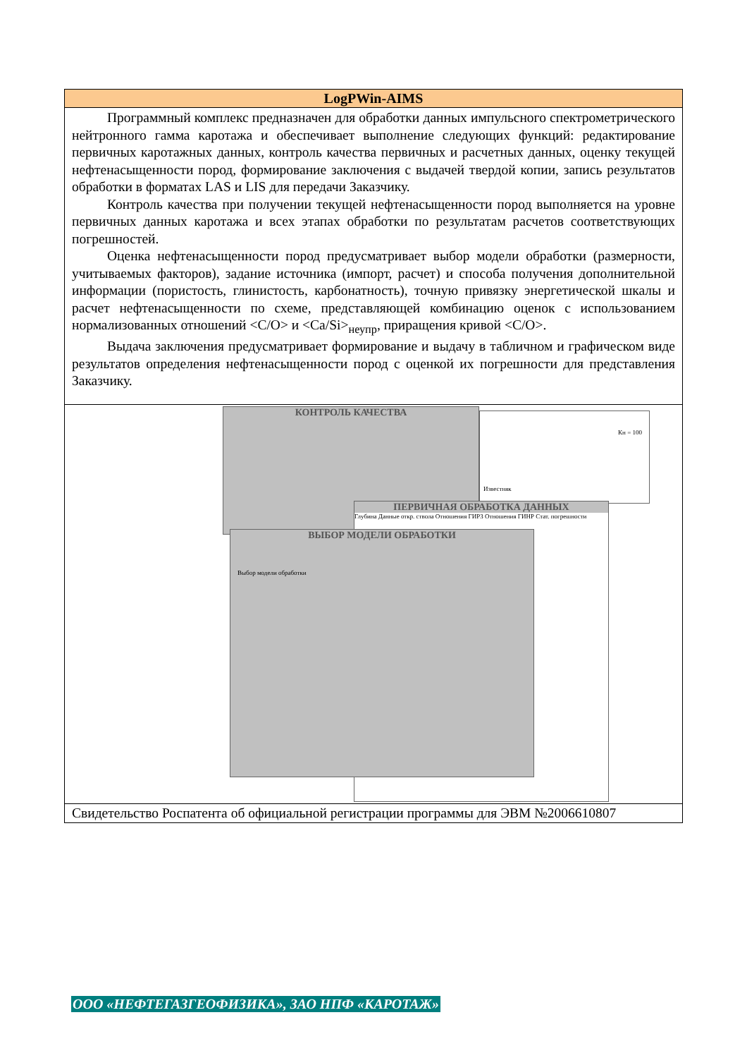LogPWin-AIMS
Программный комплекс предназначен для обработки данных импульсного спектрометрического нейтронного гамма каротажа и обеспечивает выполнение следующих функций: редактирование первичных каротажных данных, контроль качества первичных и расчетных данных, оценку текущей нефтенасыщенности пород, формирование заключения с выдачей твердой копии, запись результатов обработки в форматах LAS и LIS для передачи Заказчику.
Контроль качества при получении текущей нефтенасыщенности пород выполняется на уровне первичных данных каротажа и всех этапах обработки по результатам расчетов соответствующих погрешностей.
Оценка нефтенасыщенности пород предусматривает выбор модели обработки (размерности, учитываемых факторов), задание источника (импорт, расчет) и способа получения дополнительной информации (пористость, глинистость, карбонатность), точную привязку энергетической шкалы и расчет нефтенасыщенности по схеме, представляющей комбинацию оценок с использованием нормализованных отношений <C/O> и <Ca/Si><sub>неупр</sub>, приращения кривой <C/O>.
Выдача заключения предусматривает формирование и выдачу в табличном и графическом виде результатов определения нефтенасыщенности пород с оценкой их погрешности для представления Заказчику.
КОНТРОЛЬ КАЧЕСТВА
Кн = 100
Известняк
ПЕРВИЧНАЯ ОБРАБОТКА ДАННЫХ
Глубина Данные откр. ствола Отношения ГИРЗ Отношения ГИНР Стат. погрешности
ВЫБОР МОДЕЛИ ОБРАБОТКИ
Выбор модели обработки
Свидетельство Роспатента об официальной регистрации программы для ЭВМ №2006610807
ООО «НЕФТЕГАЗГЕОФИЗИКА», ЗАО НПФ «КАРОТАЖ»